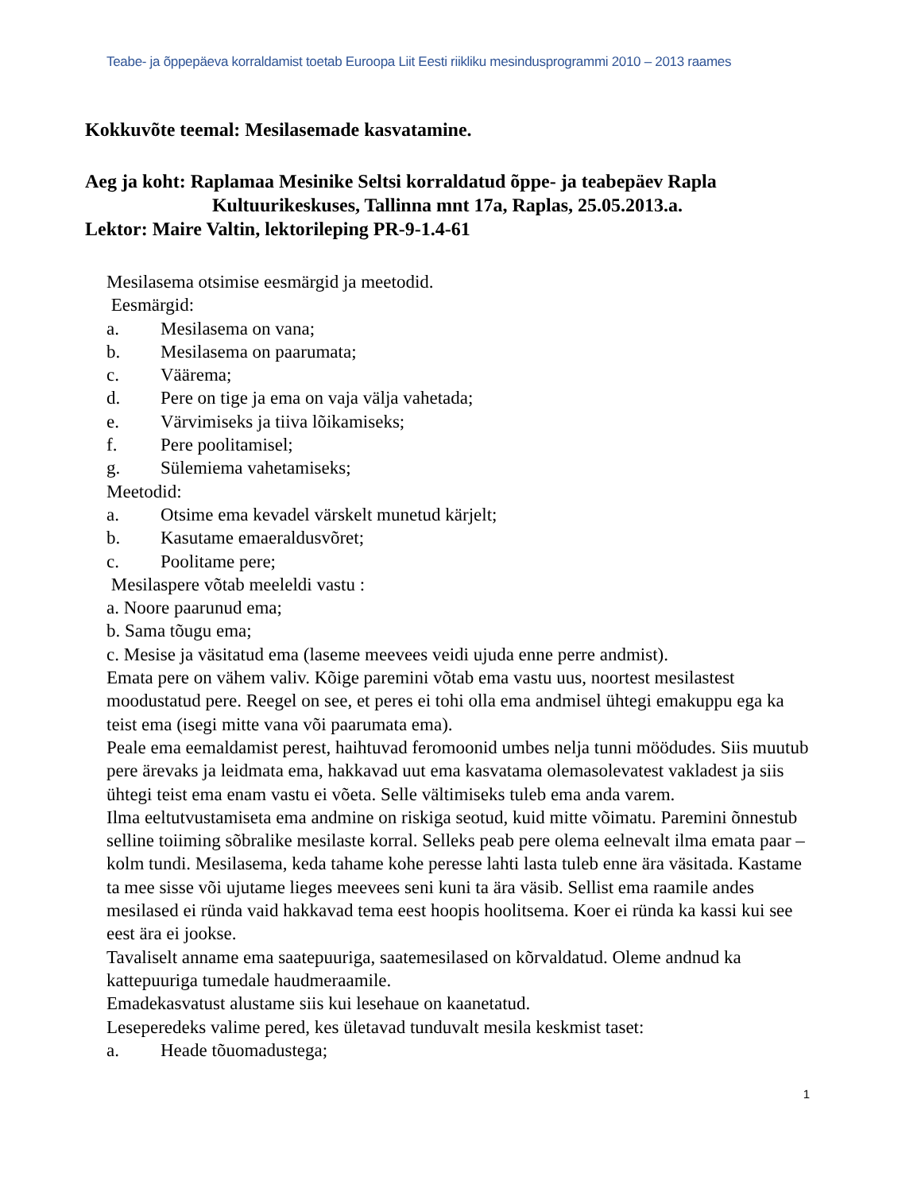Teabe- ja õppepäeva korraldamist toetab Euroopa Liit Eesti riikliku mesindusprogrammi 2010 – 2013 raames
Kokkuvõte teemal: Mesilasemade kasvatamine.
Aeg ja koht: Raplamaa Mesinike Seltsi korraldatud õppe- ja teabepäev Rapla
Kultuurikeskuses, Tallinna mnt 17a, Raplas, 25.05.2013.a.
Lektor: Maire Valtin, lektorileping PR-9-1.4-61
Mesilasema otsimise eesmärgid ja meetodid.
Eesmärgid:
a. Mesilasema on vana;
b. Mesilasema on paarumata;
c. Väärema;
d. Pere on tige ja ema on vaja välja vahetada;
e. Värvimiseks ja tiiva lõikamiseks;
f. Pere poolitamisel;
g. Sülemiema vahetamiseks;
Meetodid:
a. Otsime ema kevadel värskelt munetud kärjelt;
b. Kasutame emaeraldusvõret;
c. Poolitame pere;
Mesilaspere võtab meeleldi vastu :
a. Noore paarunud ema;
b. Sama tõugu ema;
c. Mesise ja väsitatud ema (laseme meevees veidi ujuda enne perre andmist).
Emata pere on vähem valiv. Kõige paremini võtab ema vastu uus, noortest mesilastest moodustatud pere. Reegel on see, et peres ei tohi olla ema andmisel ühtegi emakuppu ega ka teist ema (isegi mitte vana või paarumata ema).
Peale ema eemaldamist perest, haihtuvad feromoonid umbes nelja tunni möödudes. Siis muutub pere ärevaks ja leidmata ema, hakkavad uut ema kasvatama olemasolevatest vakladest ja siis ühtegi teist ema enam vastu ei võeta. Selle vältimiseks tuleb ema anda varem.
Ilma eeltutvustamiseta ema andmine on riskiga seotud, kuid mitte võimatu. Paremini õnnestub selline toiiming sõbralike mesilaste korral. Selleks peab pere olema eelnevalt ilma emata paar – kolm tundi. Mesilasema, keda tahame kohe peresse lahti lasta tuleb enne ära väsitada. Kastame ta mee sisse või ujutame lieges meevees seni kuni ta ära väsib. Sellist ema raamile andes mesilased ei ründa vaid hakkavad tema eest hoopis hoolitsema. Koer ei ründa ka kassi kui see eest ära ei jookse.
Tavaliselt anname ema saatepuuriga, saatemesilased on kõrvaldatud. Oleme andnud ka kattepuuriga tumedale haudmeraamile.
Emadekasvatust alustame siis kui lesehaue on kaanetatud.
Leseperedeks valime pered, kes ületavad tunduvalt mesila keskmist taset:
a. Heade tõuomadustega;
1